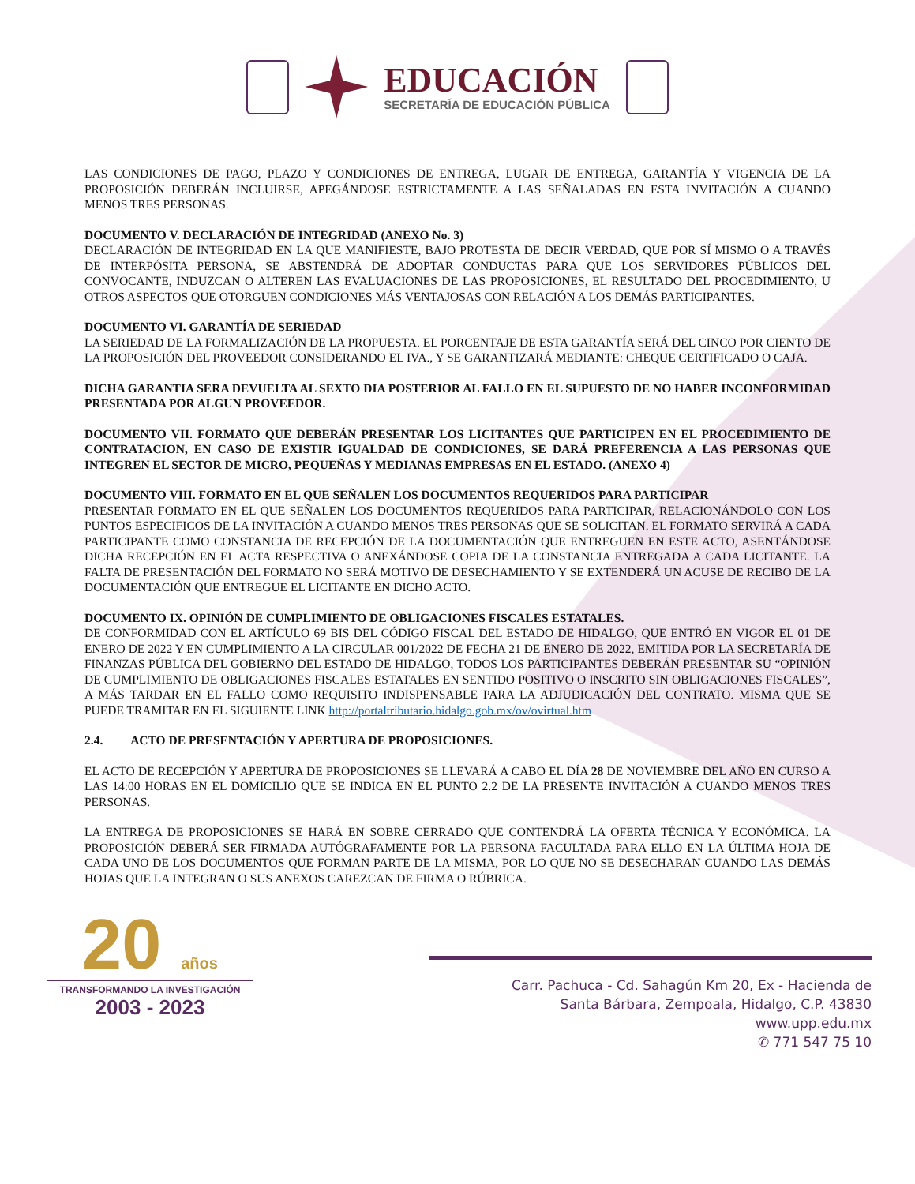EDUCACIÓN
SECRETARÍA DE EDUCACIÓN PÚBLICA
LAS CONDICIONES DE PAGO, PLAZO Y CONDICIONES DE ENTREGA, LUGAR DE ENTREGA, GARANTÍA Y VIGENCIA DE LA PROPOSICIÓN DEBERÁN INCLUIRSE, APEGÁNDOSE ESTRICTAMENTE A LAS SEÑALADAS EN ESTA INVITACIÓN A CUANDO MENOS TRES PERSONAS.
DOCUMENTO V. DECLARACIÓN DE INTEGRIDAD (ANEXO No. 3)
DECLARACIÓN DE INTEGRIDAD EN LA QUE MANIFIESTE, BAJO PROTESTA DE DECIR VERDAD, QUE POR SÍ MISMO O A TRAVÉS DE INTERPÓSITA PERSONA, SE ABSTENDRÁ DE ADOPTAR CONDUCTAS PARA QUE LOS SERVIDORES PÚBLICOS DEL CONVOCANTE, INDUZCAN O ALTEREN LAS EVALUACIONES DE LAS PROPOSICIONES, EL RESULTADO DEL PROCEDIMIENTO, U OTROS ASPECTOS QUE OTORGUEN CONDICIONES MÁS VENTAJOSAS CON RELACIÓN A LOS DEMÁS PARTICIPANTES.
DOCUMENTO VI. GARANTÍA DE SERIEDAD
LA SERIEDAD DE LA FORMALIZACIÓN DE LA PROPUESTA. EL PORCENTAJE DE ESTA GARANTÍA SERÁ DEL CINCO POR CIENTO DE LA PROPOSICIÓN DEL PROVEEDOR CONSIDERANDO EL IVA., Y SE GARANTIZARÁ MEDIANTE: CHEQUE CERTIFICADO O CAJA.
DICHA GARANTIA SERA DEVUELTA AL SEXTO DIA POSTERIOR AL FALLO EN EL SUPUESTO DE NO HABER INCONFORMIDAD PRESENTADA POR ALGUN PROVEEDOR.
DOCUMENTO VII. FORMATO QUE DEBERÁN PRESENTAR LOS LICITANTES QUE PARTICIPEN EN EL PROCEDIMIENTO DE CONTRATACION, EN CASO DE EXISTIR IGUALDAD DE CONDICIONES, SE DARÁ PREFERENCIA A LAS PERSONAS QUE INTEGREN EL SECTOR DE MICRO, PEQUEÑAS Y MEDIANAS EMPRESAS EN EL ESTADO. (ANEXO 4)
DOCUMENTO VIII. FORMATO EN EL QUE SEÑALEN LOS DOCUMENTOS REQUERIDOS PARA PARTICIPAR
PRESENTAR FORMATO EN EL QUE SEÑALEN LOS DOCUMENTOS REQUERIDOS PARA PARTICIPAR, RELACIONÁNDOLO CON LOS PUNTOS ESPECIFICOS DE LA INVITACIÓN A CUANDO MENOS TRES PERSONAS QUE SE SOLICITAN. EL FORMATO SERVIRÁ A CADA PARTICIPANTE COMO CONSTANCIA DE RECEPCIÓN DE LA DOCUMENTACIÓN QUE ENTREGUEN EN ESTE ACTO, ASENTÁNDOSE DICHA RECEPCIÓN EN EL ACTA RESPECTIVA O ANEXÁNDOSE COPIA DE LA CONSTANCIA ENTREGADA A CADA LICITANTE. LA FALTA DE PRESENTACIÓN DEL FORMATO NO SERÁ MOTIVO DE DESECHAMIENTO Y SE EXTENDERÁ UN ACUSE DE RECIBO DE LA DOCUMENTACIÓN QUE ENTREGUE EL LICITANTE EN DICHO ACTO.
DOCUMENTO IX. OPINIÓN DE CUMPLIMIENTO DE OBLIGACIONES FISCALES ESTATALES.
DE CONFORMIDAD CON EL ARTÍCULO 69 BIS DEL CÓDIGO FISCAL DEL ESTADO DE HIDALGO, QUE ENTRÓ EN VIGOR EL 01 DE ENERO DE 2022 Y EN CUMPLIMIENTO A LA CIRCULAR 001/2022 DE FECHA 21 DE ENERO DE 2022, EMITIDA POR LA SECRETARÍA DE FINANZAS PÚBLICA DEL GOBIERNO DEL ESTADO DE HIDALGO, TODOS LOS PARTICIPANTES DEBERÁN PRESENTAR SU “OPINIÓN DE CUMPLIMIENTO DE OBLIGACIONES FISCALES ESTATALES EN SENTIDO POSITIVO O INSCRITO SIN OBLIGACIONES FISCALES”, A MÁS TARDAR EN EL FALLO COMO REQUISITO INDISPENSABLE PARA LA ADJUDICACIÓN DEL CONTRATO. MISMA QUE SE PUEDE TRAMITAR EN EL SIGUIENTE LINK http://portaltributario.hidalgo.gob.mx/ov/ovirtual.htm
2.4. ACTO DE PRESENTACIÓN Y APERTURA DE PROPOSICIONES.
EL ACTO DE RECEPCIÓN Y APERTURA DE PROPOSICIONES SE LLEVARÁ A CABO EL DÍA 28 DE NOVIEMBRE DEL AÑO EN CURSO A LAS 14:00 HORAS EN EL DOMICILIO QUE SE INDICA EN EL PUNTO 2.2 DE LA PRESENTE INVITACIÓN A CUANDO MENOS TRES PERSONAS.
LA ENTREGA DE PROPOSICIONES SE HARÁ EN SOBRE CERRADO QUE CONTENDRÁ LA OFERTA TÉCNICA Y ECONÓMICA. LA PROPOSICIÓN DEBERÁ SER FIRMADA AUTÓGRAFAMENTE POR LA PERSONA FACULTADA PARA ELLO EN LA ÚLTIMA HOJA DE CADA UNO DE LOS DOCUMENTOS QUE FORMAN PARTE DE LA MISMA, POR LO QUE NO SE DESECHARAN CUANDO LAS DEMÁS HOJAS QUE LA INTEGRAN O SUS ANEXOS CAREZCAN DE FIRMA O RÚBRICA.
20 años
TRANSFORMANDO LA INVESTIGACIÓN
2003 - 2023
Carr. Pachuca - Cd. Sahagún Km 20, Ex - Hacienda de
Santa Bárbara, Zempoala, Hidalgo, C.P. 43830
www.upp.edu.mx
✆ 771 547 75 10